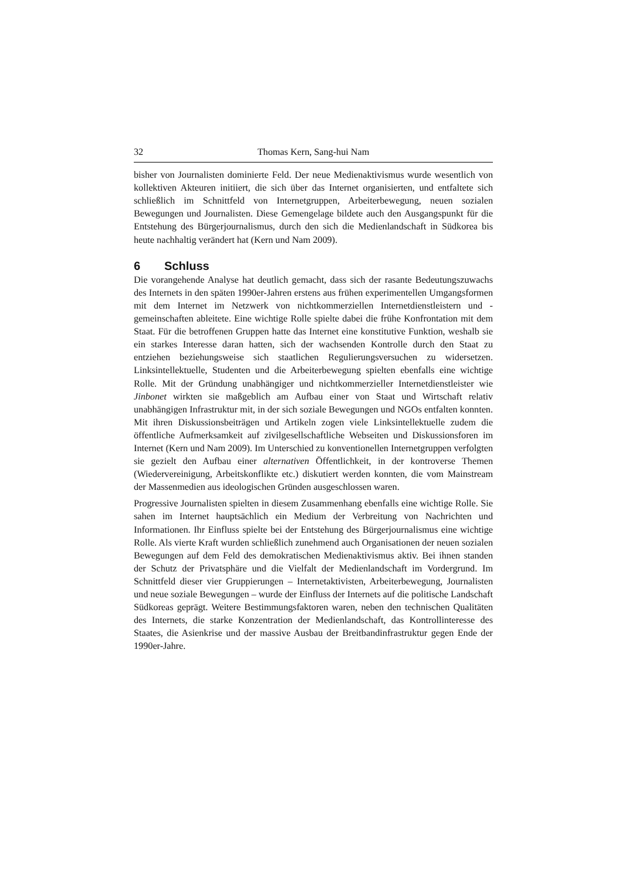32 Thomas Kern, Sang-hui Nam
bisher von Journalisten dominierte Feld. Der neue Medienaktivismus wurde wesentlich von kollektiven Akteuren initiiert, die sich über das Internet organisierten, und entfaltete sich schließlich im Schnittfeld von Internetgruppen, Arbeiterbewegung, neuen sozialen Bewegungen und Journalisten. Diese Gemengelage bildete auch den Ausgangspunkt für die Entstehung des Bürgerjournalismus, durch den sich die Medienlandschaft in Südkorea bis heute nachhaltig verändert hat (Kern und Nam 2009).
6 Schluss
Die vorangehende Analyse hat deutlich gemacht, dass sich der rasante Bedeutungszuwachs des Internets in den späten 1990er-Jahren erstens aus frühen experimentellen Umgangsformen mit dem Internet im Netzwerk von nichtkommerziellen Internetdienstleistern und -gemeinschaften ableitete. Eine wichtige Rolle spielte dabei die frühe Konfrontation mit dem Staat. Für die betroffenen Gruppen hatte das Internet eine konstitutive Funktion, weshalb sie ein starkes Interesse daran hatten, sich der wachsenden Kontrolle durch den Staat zu entziehen beziehungsweise sich staatlichen Regulierungsversuchen zu widersetzen. Linksintellektuelle, Studenten und die Arbeiterbewegung spielten ebenfalls eine wichtige Rolle. Mit der Gründung unabhängiger und nichtkommerzieller Internetdienstleister wie Jinbonet wirkten sie maßgeblich am Aufbau einer von Staat und Wirtschaft relativ unabhängigen Infrastruktur mit, in der sich soziale Bewegungen und NGOs entfalten konnten. Mit ihren Diskussionsbeiträgen und Artikeln zogen viele Linksintellektuelle zudem die öffentliche Aufmerksamkeit auf zivilgesellschaftliche Webseiten und Diskussionsforen im Internet (Kern und Nam 2009). Im Unterschied zu konventionellen Internetgruppen verfolgten sie gezielt den Aufbau einer alternativen Öffentlichkeit, in der kontroverse Themen (Wiedervereinigung, Arbeitskonflikte etc.) diskutiert werden konnten, die vom Mainstream der Massenmedien aus ideologischen Gründen ausgeschlossen waren.
Progressive Journalisten spielten in diesem Zusammenhang ebenfalls eine wichtige Rolle. Sie sahen im Internet hauptsächlich ein Medium der Verbreitung von Nachrichten und Informationen. Ihr Einfluss spielte bei der Entstehung des Bürgerjournalismus eine wichtige Rolle. Als vierte Kraft wurden schließlich zunehmend auch Organisationen der neuen sozialen Bewegungen auf dem Feld des demokratischen Medienaktivismus aktiv. Bei ihnen standen der Schutz der Privatsphäre und die Vielfalt der Medienlandschaft im Vordergrund. Im Schnittfeld dieser vier Gruppierungen – Internetaktivisten, Arbeiterbewegung, Journalisten und neue soziale Bewegungen – wurde der Einfluss der Internets auf die politische Landschaft Südkoreas geprägt. Weitere Bestimmungsfaktoren waren, neben den technischen Qualitäten des Internets, die starke Konzentration der Medienlandschaft, das Kontrollinteresse des Staates, die Asienkrise und der massive Ausbau der Breitbandinfrastruktur gegen Ende der 1990er-Jahre.